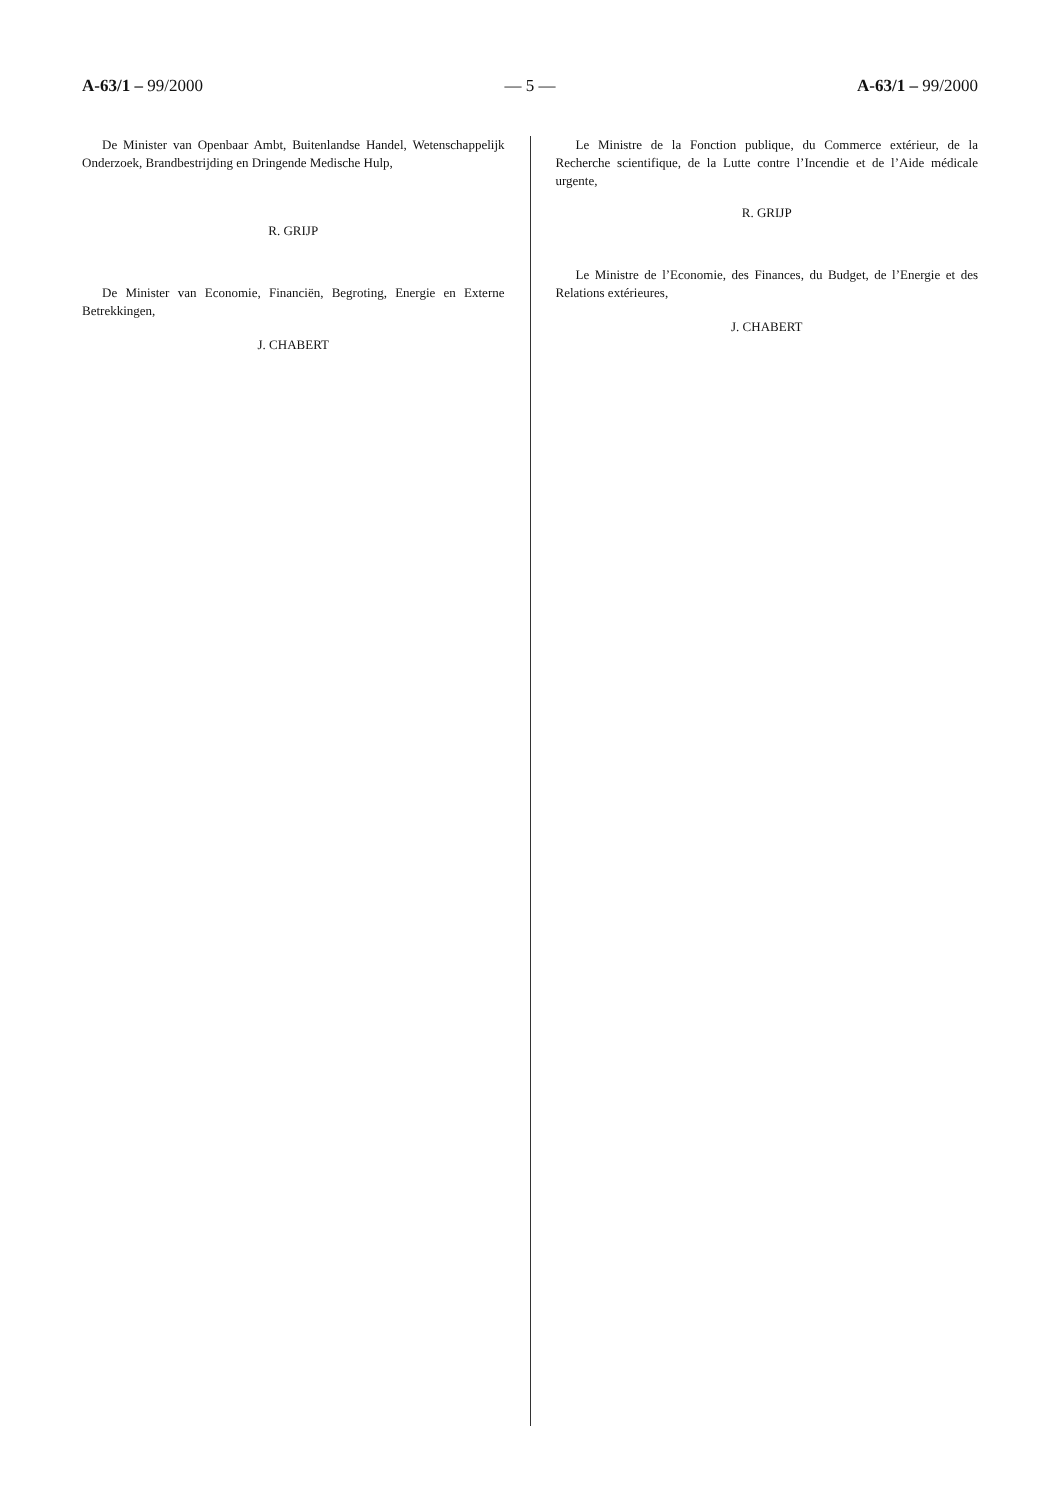A-63/1 – 99/2000 — 5 — A-63/1 – 99/2000
De Minister van Openbaar Ambt, Buitenlandse Handel, Wetenschappelijk Onderzoek, Brandbestrijding en Dringende Medische Hulp,
R. GRIJP
De Minister van Economie, Financiën, Begroting, Energie en Externe Betrekkingen,
J. CHABERT
Le Ministre de la Fonction publique, du Commerce extérieur, de la Recherche scientifique, de la Lutte contre l’Incendie et de l’Aide médicale urgente,
R. GRIJP
Le Ministre de l’Economie, des Finances, du Budget, de l’Energie et des Relations extérieures,
J. CHABERT